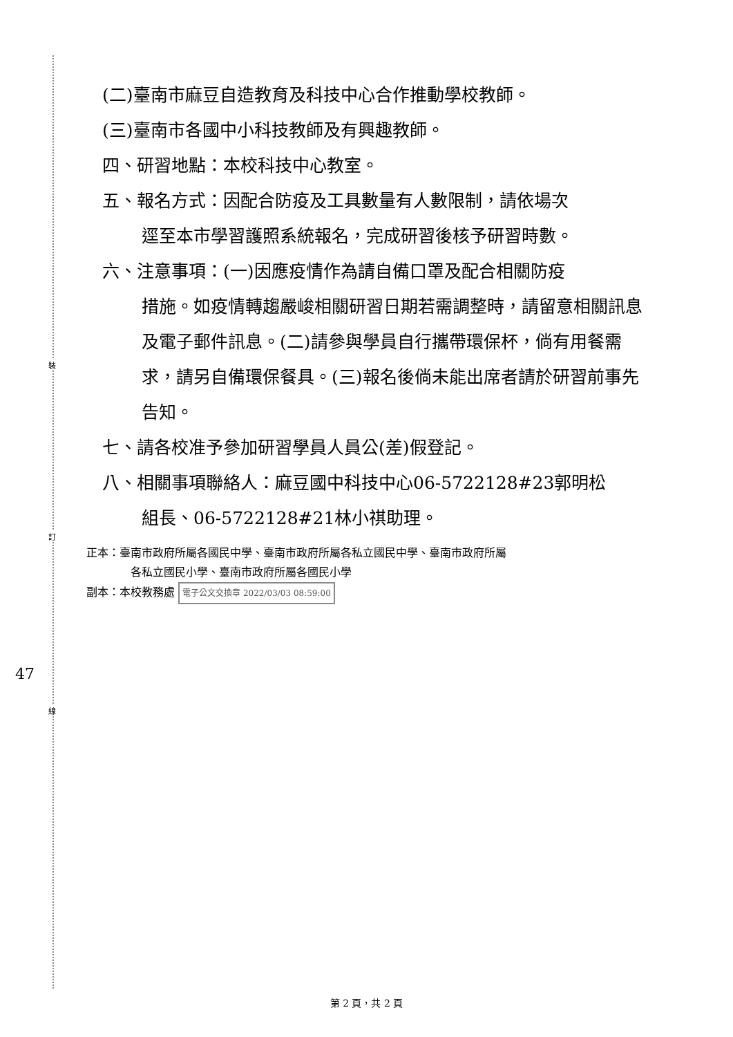裝
訂
線
47
(二)臺南市麻豆自造教育及科技中心合作推動學校教師。
(三)臺南市各國中小科技教師及有興趣教師。
四、研習地點：本校科技中心教室。
五、報名方式：因配合防疫及工具數量有人數限制，請依場次
逕至本市學習護照系統報名，完成研習後核予研習時數。
六、注意事項：(一)因應疫情作為請自備口罩及配合相關防疫
措施。如疫情轉趨嚴峻相關研習日期若需調整時，請留意相關訊息及電子郵件訊息。(二)請參與學員自行攜帶環保杯，倘有用餐需求，請另自備環保餐具。(三)報名後倘未能出席者請於研習前事先告知。
七、請各校准予參加研習學員人員公(差)假登記。
八、相關事項聯絡人：麻豆國中科技中心06-5722128#23郭明松
組長、06-5722128#21林小祺助理。
正本：臺南市政府所屬各國民中學、臺南市政府所屬各私立國民中學、臺南市政府所屬
各私立國民小學、臺南市政府所屬各國民小學
副本：本校教務處 電子公文交換章 2022/03/03 08:59:00
第 2 頁，共 2 頁